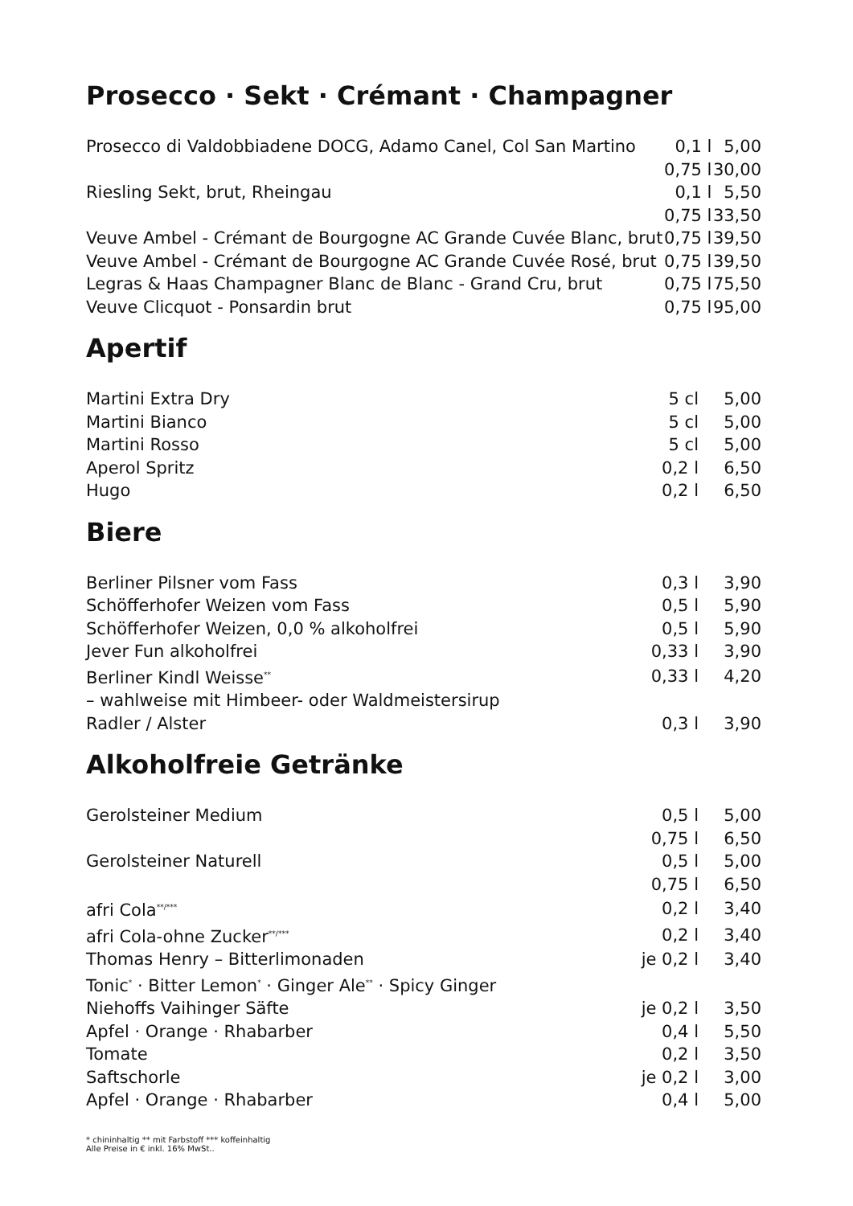Prosecco · Sekt · Crémant · Champagner
| Prosecco di Valdobbiadene DOCG, Adamo Canel, Col San Martino | 0,1 l | 5,00 |
| | 0,75 l | 30,00 |
| Riesling Sekt, brut, Rheingau | 0,1 l | 5,50 |
| | 0,75 l | 33,50 |
| Veuve Ambel - Crémant de Bourgogne AC Grande Cuvée Blanc, brut | 0,75 l | 39,50 |
| Veuve Ambel - Crémant de Bourgogne AC Grande Cuvée Rosé, brut | 0,75 l | 39,50 |
| Legras & Haas Champagner Blanc de Blanc - Grand Cru, brut | 0,75 l | 75,50 |
| Veuve Clicquot - Ponsardin brut | 0,75 l | 95,00 |
Apertif
| Martini Extra Dry | 5 cl | 5,00 |
| Martini Bianco | 5 cl | 5,00 |
| Martini Rosso | 5 cl | 5,00 |
| Aperol Spritz | 0,2 l | 6,50 |
| Hugo | 0,2 l | 6,50 |
Biere
| Berliner Pilsner vom Fass | 0,3 l | 3,90 |
| Schöfferhofer Weizen vom Fass | 0,5 l | 5,90 |
| Schöfferhofer Weizen, 0,0 % alkoholfrei | 0,5 l | 5,90 |
| Jever Fun alkoholfrei | 0,33 l | 3,90 |
| Berliner Kindl Weisse<sup>**</sup> | 0,33 l | 4,20 |
| – wahlweise mit Himbeer- oder Waldmeistersirup | | |
| Radler / Alster | 0,3 l | 3,90 |
Alkoholfreie Getränke
| Gerolsteiner Medium | 0,5 l | 5,00 |
| | 0,75 l | 6,50 |
| Gerolsteiner Naturell | 0,5 l | 5,00 |
| | 0,75 l | 6,50 |
| afri Cola<sup>**/***</sup> | 0,2 l | 3,40 |
| afri Cola-ohne Zucker<sup>**/***</sup> | 0,2 l | 3,40 |
| Thomas Henry – Bitterlimonaden | je 0,2 l | 3,40 |
| Tonic<sup>*</sup> · Bitter Lemon<sup>*</sup> · Ginger Ale<sup>**</sup> · Spicy Ginger | | |
| Niehoffs Vaihinger Säfte | je 0,2 l | 3,50 |
| Apfel · Orange · Rhabarber | 0,4 l | 5,50 |
| Tomate | 0,2 l | 3,50 |
| Saftschorle | je 0,2 l | 3,00 |
| Apfel · Orange · Rhabarber | 0,4 l | 5,00 |
* chininhaltig ** mit Farbstoff *** koffeinhaltig
Alle Preise in € inkl. 16% MwSt..